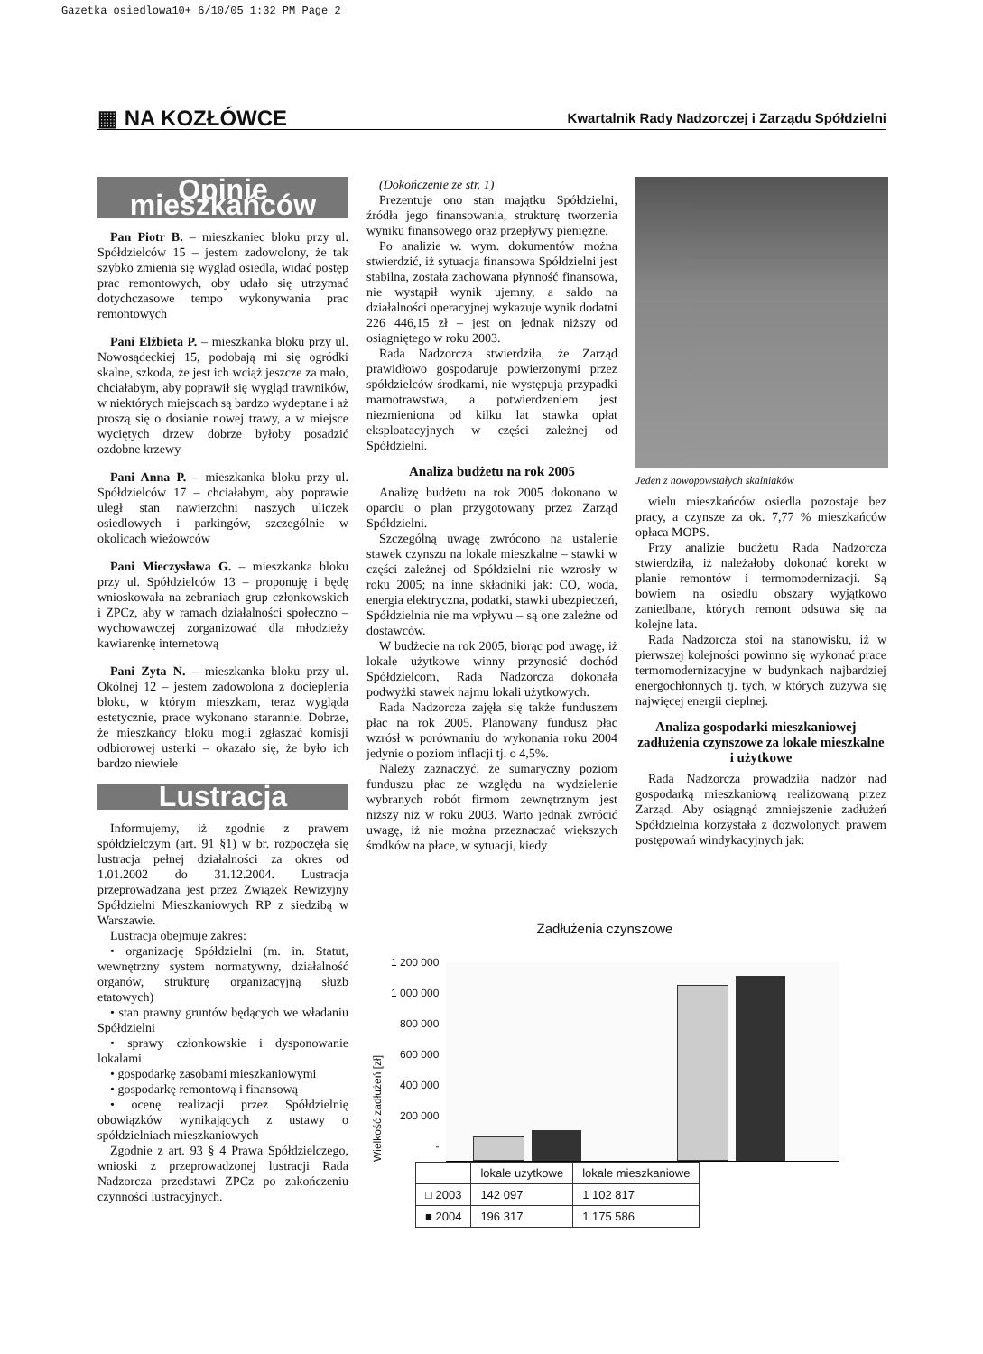Gazetka osiedlowa10+ 6/10/05 1:32 PM Page 2
▦ NA KOZŁÓWCE
Kwartalnik Rady Nadzorczej i Zarządu Spółdzielni
Opinie mieszkańców
Pan Piotr B. – mieszkaniec bloku przy ul. Spółdzielców 15 – jestem zadowolony, że tak szybko zmienia się wygląd osiedla, widać postęp prac remontowych, oby udało się utrzymać dotychczasowe tempo wykonywania prac remontowych
Pani Elżbieta P. – mieszkanka bloku przy ul. Nowosądeckiej 15, podobają mi się ogródki skalne, szkoda, że jest ich wciąż jeszcze za mało, chciałabym, aby poprawił się wygląd trawników, w niektórych miejscach są bardzo wydeptane i aż proszą się o dosianie nowej trawy, a w miejsce wyciętych drzew dobrze byłoby posadzić ozdobne krzewy
Pani Anna P. – mieszkanka bloku przy ul. Spółdzielców 17 – chciałabym, aby poprawie uległ stan nawierzchni naszych uliczek osiedlowych i parkingów, szczególnie w okolicach wieżowców
Pani Mieczysława G. – mieszkanka bloku przy ul. Spółdzielców 13 – proponuję i będę wnioskowała na zebraniach grup członkowskich i ZPCz, aby w ramach działalności społeczno – wychowawczej zorganizować dla młodzieży kawiarenkę internetową
Pani Zyta N. – mieszkanka bloku przy ul. Okólnej 12 – jestem zadowolona z docieplenia bloku, w którym mieszkam, teraz wygląda estetycznie, prace wykonano starannie. Dobrze, że mieszkańcy bloku mogli zgłaszać komisji odbiorowej usterki – okazało się, że było ich bardzo niewiele
Lustracja
Informujemy, iż zgodnie z prawem spółdzielczym (art. 91 §1) w br. rozpoczęła się lustracja pełnej działalności za okres od 1.01.2002 do 31.12.2004. Lustracja przeprowadzana jest przez Związek Rewizyjny Spółdzielni Mieszkaniowych RP z siedzibą w Warszawie.
Lustracja obejmuje zakres:
• organizację Spółdzielni (m. in. Statut, wewnętrzny system normatywny, działalność organów, strukturę organizacyjną służb etatowych)
• stan prawny gruntów będących we władaniu Spółdzielni
• sprawy członkowskie i dysponowanie lokalami
• gospodarkę zasobami mieszkaniowymi
• gospodarkę remontową i finansową
• ocenę realizacji przez Spółdzielnię obowiązków wynikających z ustawy o spółdzielniach mieszkaniowych
Zgodnie z art. 93 § 4 Prawa Spółdzielczego, wnioski z przeprowadzonej lustracji Rada Nadzorcza przedstawi ZPCz po zakończeniu czynności lustracyjnych.
(Dokończenie ze str. 1)
Prezentuje ono stan majątku Spółdzielni, źródła jego finansowania, strukturę tworzenia wyniku finansowego oraz przepływy pieniężne.
Po analizie w. wym. dokumentów można stwierdzić, iż sytuacja finansowa Spółdzielni jest stabilna, została zachowana płynność finansowa, nie wystąpił wynik ujemny, a saldo na działalności operacyjnej wykazuje wynik dodatni 226 446,15 zł – jest on jednak niższy od osiągniętego w roku 2003.
Rada Nadzorcza stwierdziła, że Zarząd prawidłowo gospodaruje powierzonymi przez spółdzielców środkami, nie występują przypadki marnotrawstwa, a potwierdzeniem jest niezmieniona od kilku lat stawka opłat eksploatacyjnych w części zależnej od Spółdzielni.
Analiza budżetu na rok 2005
Analizę budżetu na rok 2005 dokonano w oparciu o plan przygotowany przez Zarząd Spółdzielni.
Szczególną uwagę zwrócono na ustalenie stawek czynszu na lokale mieszkalne – stawki w części zależnej od Spółdzielni nie wzrosły w roku 2005; na inne składniki jak: CO, woda, energia elektryczna, podatki, stawki ubezpieczeń, Spółdzielnia nie ma wpływu – są one zależne od dostawców.
W budżecie na rok 2005, biorąc pod uwagę, iż lokale użytkowe winny przynosić dochód Spółdzielcom, Rada Nadzorcza dokonała podwyżki stawek najmu lokali użytkowych.
Rada Nadzorcza zajęła się także funduszem płac na rok 2005. Planowany fundusz płac wzrósł w porównaniu do wykonania roku 2004 jedynie o poziom inflacji tj. o 4,5%.
Należy zaznaczyć, że sumaryczny poziom funduszu płac ze względu na wydzielenie wybranych robót firmom zewnętrznym jest niższy niż w roku 2003. Warto jednak zwrócić uwagę, iż nie można przeznaczać większych środków na płace, w sytuacji, kiedy
Jeden z nowopowstałych skalniaków
wielu mieszkańców osiedla pozostaje bez pracy, a czynsze za ok. 7,77 % mieszkańców opłaca MOPS.
Przy analizie budżetu Rada Nadzorcza stwierdziła, iż należałoby dokonać korekt w planie remontów i termomodernizacji. Są bowiem na osiedlu obszary wyjątkowo zaniedbane, których remont odsuwa się na kolejne lata.
Rada Nadzorcza stoi na stanowisku, iż w pierwszej kolejności powinno się wykonać prace termomodernizacyjne w budynkach najbardziej energochłonnych tj. tych, w których zużywa się najwięcej energii cieplnej.
Analiza gospodarki mieszkaniowej – zadłużenia czynszowe za lokale mieszkalne i użytkowe
Rada Nadzorcza prowadziła nadzór nad gospodarką mieszkaniową realizowaną przez Zarząd. Aby osiągnąć zmniejszenie zadłużeń Spółdzielnia korzystała z dozwolonych prawem postępowań windykacyjnych jak:
Zadłużenia czynszowe
Wielkość zadłużeń [zł]
1 200 000
1 000 000
800 000
600 000
400 000
200 000
-
| | lokale użytkowe | lokale mieszkaniowe |
| --- | --- | --- |
| □ 2003 | 142 097 | 1 102 817 |
| ■ 2004 | 196 317 | 1 175 586 |